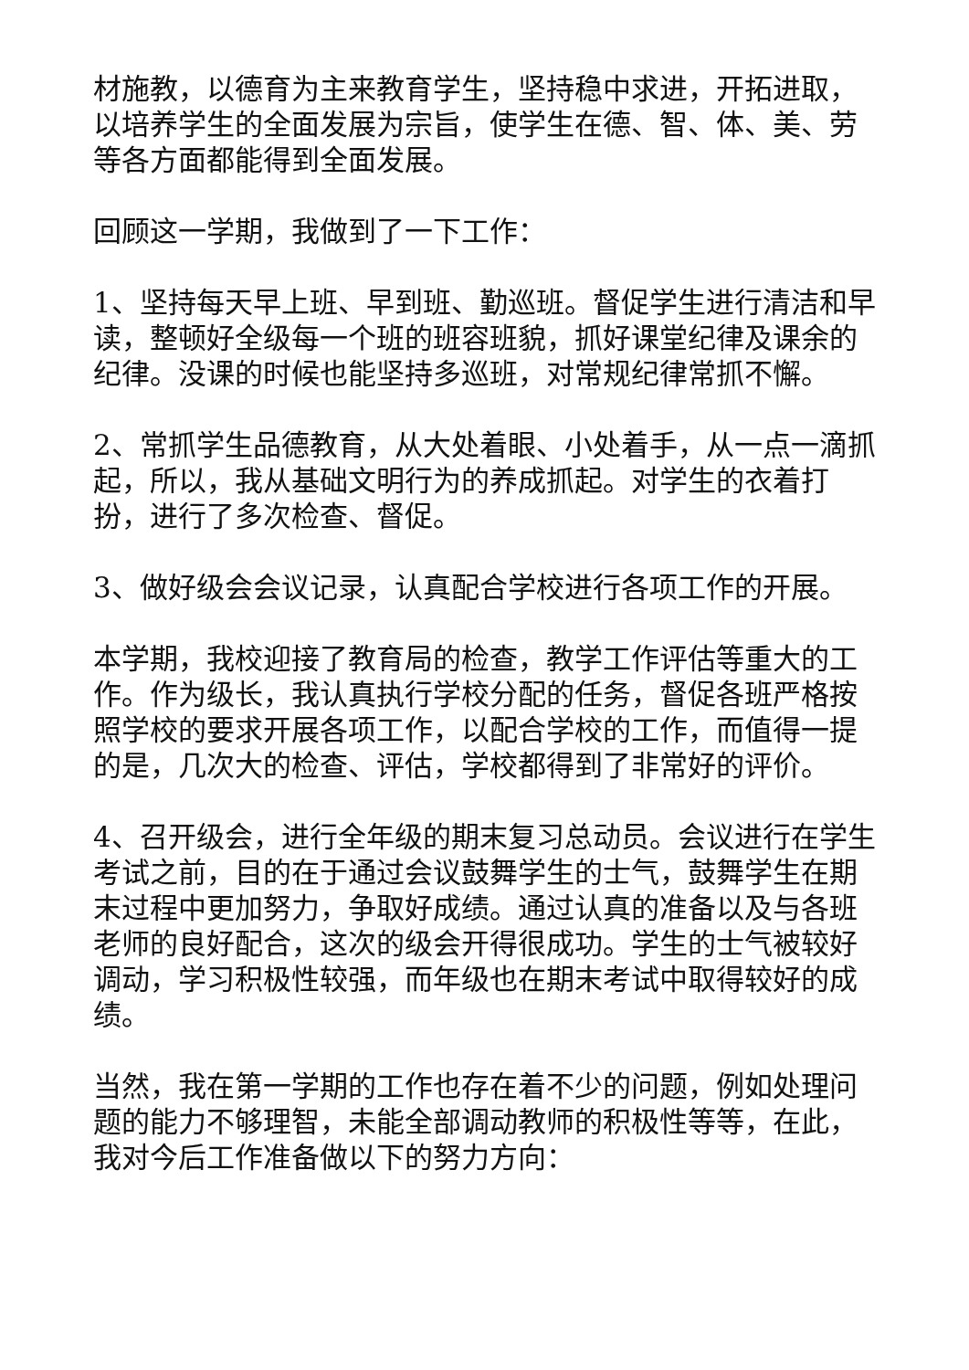材施教，以德育为主来教育学生，坚持稳中求进，开拓进取，以培养学生的全面发展为宗旨，使学生在德、智、体、美、劳等各方面都能得到全面发展。
回顾这一学期，我做到了一下工作：
1、坚持每天早上班、早到班、勤巡班。督促学生进行清洁和早读，整顿好全级每一个班的班容班貌，抓好课堂纪律及课余的纪律。没课的时候也能坚持多巡班，对常规纪律常抓不懈。
2、常抓学生品德教育，从大处着眼、小处着手，从一点一滴抓起，所以，我从基础文明行为的养成抓起。对学生的衣着打扮，进行了多次检查、督促。
3、做好级会会议记录，认真配合学校进行各项工作的开展。
本学期，我校迎接了教育局的检查，教学工作评估等重大的工作。作为级长，我认真执行学校分配的任务，督促各班严格按照学校的要求开展各项工作，以配合学校的工作，而值得一提的是，几次大的检查、评估，学校都得到了非常好的评价。
4、召开级会，进行全年级的期末复习总动员。会议进行在学生考试之前，目的在于通过会议鼓舞学生的士气，鼓舞学生在期末过程中更加努力，争取好成绩。通过认真的准备以及与各班老师的良好配合，这次的级会开得很成功。学生的士气被较好调动，学习积极性较强，而年级也在期末考试中取得较好的成绩。
当然，我在第一学期的工作也存在着不少的问题，例如处理问题的能力不够理智，未能全部调动教师的积极性等等，在此，我对今后工作准备做以下的努力方向：